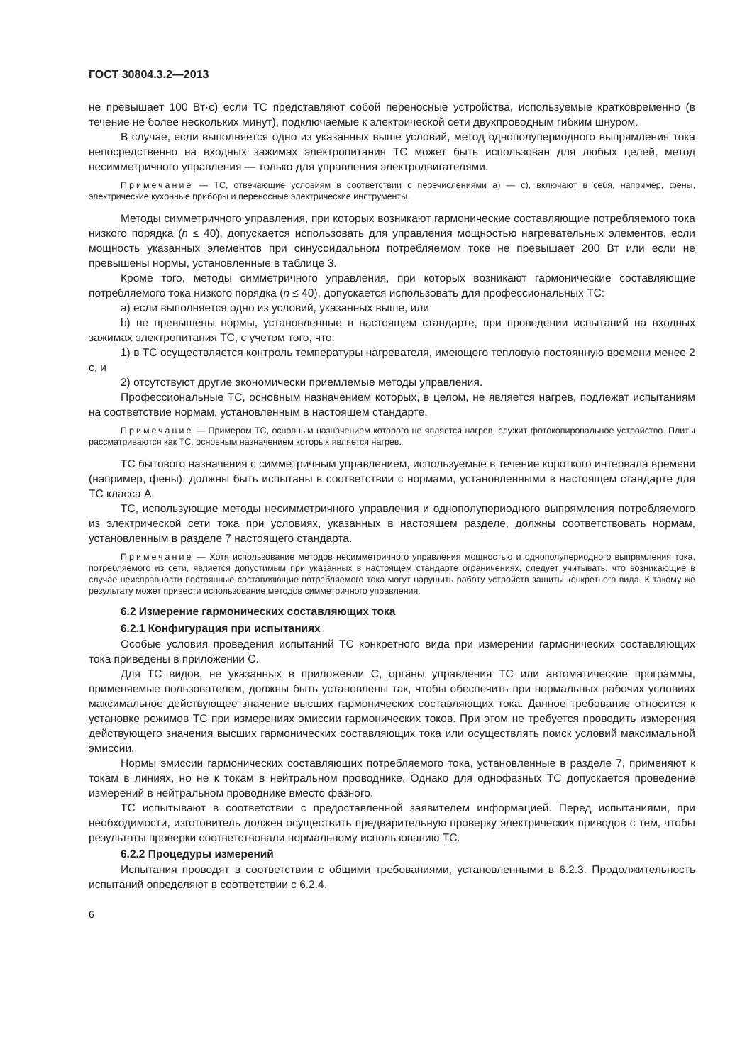ГОСТ 30804.3.2—2013
не превышает 100 Вт·с) если ТС представляют собой переносные устройства, используемые кратковременно (в течение не более нескольких минут), подключаемые к электрической сети двухпроводным гибким шнуром.
В случае, если выполняется одно из указанных выше условий, метод однополупериодного выпрямления тока непосредственно на входных зажимах электропитания ТС может быть использован для любых целей, метод несимметричного управления — только для управления электродвигателями.
Примечание — ТС, отвечающие условиям в соответствии с перечислениями а) — с), включают в себя, например, фены, электрические кухонные приборы и переносные электрические инструменты.
Методы симметричного управления, при которых возникают гармонические составляющие потребляемого тока низкого порядка (n ≤ 40), допускается использовать для управления мощностью нагревательных элементов, если мощность указанных элементов при синусоидальном потребляемом токе не превышает 200 Вт или если не превышены нормы, установленные в таблице 3.
Кроме того, методы симметричного управления, при которых возникают гармонические составляющие потребляемого тока низкого порядка (n ≤ 40), допускается использовать для профессиональных ТС:
а) если выполняется одно из условий, указанных выше, или
b) не превышены нормы, установленные в настоящем стандарте, при проведении испытаний на входных зажимах электропитания ТС, с учетом того, что:
1) в ТС осуществляется контроль температуры нагревателя, имеющего тепловую постоянную времени менее 2 с, и
2) отсутствуют другие экономически приемлемые методы управления.
Профессиональные ТС, основным назначением которых, в целом, не является нагрев, подлежат испытаниям на соответствие нормам, установленным в настоящем стандарте.
Примечание — Примером ТС, основным назначением которого не является нагрев, служит фотокопировальное устройство. Плиты рассматриваются как ТС, основным назначением которых является нагрев.
ТС бытового назначения с симметричным управлением, используемые в течение короткого интервала времени (например, фены), должны быть испытаны в соответствии с нормами, установленными в настоящем стандарте для ТС класса А.
ТС, использующие методы несимметричного управления и однополупериодного выпрямления потребляемого из электрической сети тока при условиях, указанных в настоящем разделе, должны соответствовать нормам, установленным в разделе 7 настоящего стандарта.
Примечание — Хотя использование методов несимметричного управления мощностью и однополупериодного выпрямления тока, потребляемого из сети, является допустимым при указанных в настоящем стандарте ограничениях, следует учитывать, что возникающие в случае неисправности постоянные составляющие потребляемого тока могут нарушить работу устройств защиты конкретного вида. К такому же результату может привести использование методов симметричного управления.
6.2 Измерение гармонических составляющих тока
6.2.1 Конфигурация при испытаниях
Особые условия проведения испытаний ТС конкретного вида при измерении гармонических составляющих тока приведены в приложении С.
Для ТС видов, не указанных в приложении С, органы управления ТС или автоматические программы, применяемые пользователем, должны быть установлены так, чтобы обеспечить при нормальных рабочих условиях максимальное действующее значение высших гармонических составляющих тока. Данное требование относится к установке режимов ТС при измерениях эмиссии гармонических токов. При этом не требуется проводить измерения действующего значения высших гармонических составляющих тока или осуществлять поиск условий максимальной эмиссии.
Нормы эмиссии гармонических составляющих потребляемого тока, установленные в разделе 7, применяют к токам в линиях, но не к токам в нейтральном проводнике. Однако для однофазных ТС допускается проведение измерений в нейтральном проводнике вместо фазного.
ТС испытывают в соответствии с предоставленной заявителем информацией. Перед испытаниями, при необходимости, изготовитель должен осуществить предварительную проверку электрических приводов с тем, чтобы результаты проверки соответствовали нормальному использованию ТС.
6.2.2 Процедуры измерений
Испытания проводят в соответствии с общими требованиями, установленными в 6.2.3. Продолжительность испытаний определяют в соответствии с 6.2.4.
6